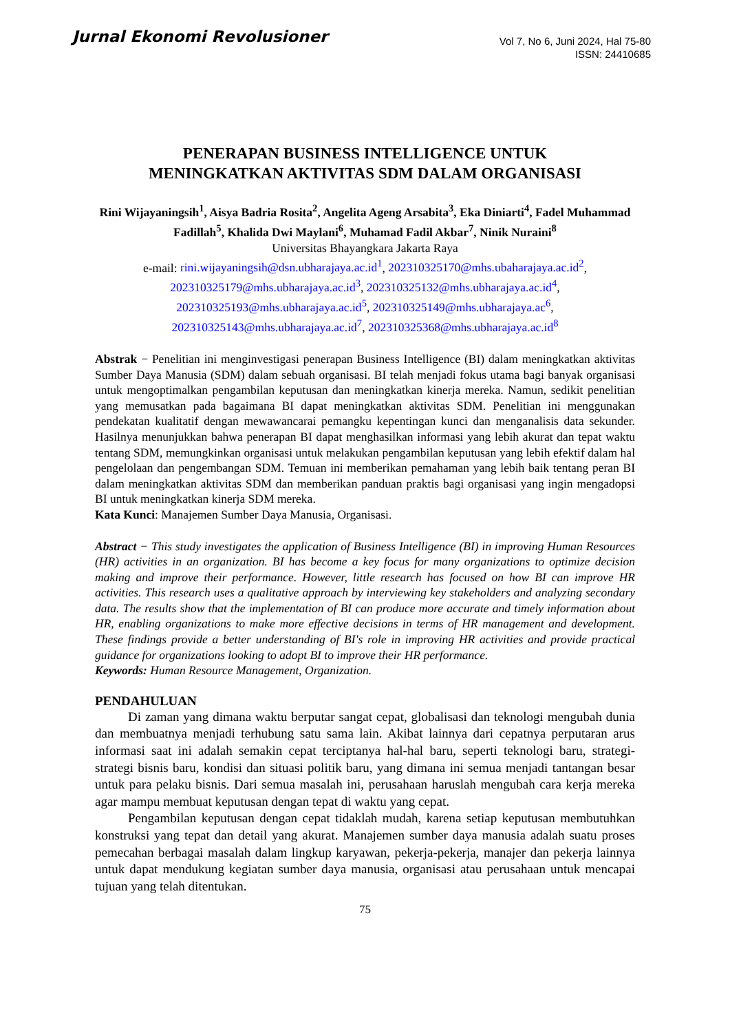Jurnal Ekonomi Revolusioner
Vol 7, No 6, Juni 2024, Hal 75-80
ISSN: 24410685
PENERAPAN BUSINESS INTELLIGENCE UNTUK
MENINGKATKAN AKTIVITAS SDM DALAM ORGANISASI
Rini Wijayaningsih<sup>1</sup>, Aisya Badria Rosita<sup>2</sup>, Angelita Ageng Arsabita<sup>3</sup>, Eka Diniarti<sup>4</sup>, Fadel Muhammad Fadillah<sup>5</sup>, Khalida Dwi Maylani<sup>6</sup>, Muhamad Fadil Akbar<sup>7</sup>, Ninik Nuraini<sup>8</sup>
Universitas Bhayangkara Jakarta Raya
e-mail: rini.wijayaningsih@dsn.ubharajaya.ac.id<sup>1</sup>, 202310325170@mhs.ubaharajaya.ac.id<sup>2</sup>,
202310325179@mhs.ubharajaya.ac.id<sup>3</sup>, 202310325132@mhs.ubharajaya.ac.id<sup>4</sup>,
202310325193@mhs.ubharajaya.ac.id<sup>5</sup>, 202310325149@mhs.ubharajaya.ac<sup>6</sup>,
202310325143@mhs.ubharajaya.ac.id<sup>7</sup>, 202310325368@mhs.ubharajaya.ac.id<sup>8</sup>
Abstrak − Penelitian ini menginvestigasi penerapan Business Intelligence (BI) dalam meningkatkan aktivitas Sumber Daya Manusia (SDM) dalam sebuah organisasi. BI telah menjadi fokus utama bagi banyak organisasi untuk mengoptimalkan pengambilan keputusan dan meningkatkan kinerja mereka. Namun, sedikit penelitian yang memusatkan pada bagaimana BI dapat meningkatkan aktivitas SDM. Penelitian ini menggunakan pendekatan kualitatif dengan mewawancarai pemangku kepentingan kunci dan menganalisis data sekunder. Hasilnya menunjukkan bahwa penerapan BI dapat menghasilkan informasi yang lebih akurat dan tepat waktu tentang SDM, memungkinkan organisasi untuk melakukan pengambilan keputusan yang lebih efektif dalam hal pengelolaan dan pengembangan SDM. Temuan ini memberikan pemahaman yang lebih baik tentang peran BI dalam meningkatkan aktivitas SDM dan memberikan panduan praktis bagi organisasi yang ingin mengadopsi BI untuk meningkatkan kinerja SDM mereka.
Kata Kunci: Manajemen Sumber Daya Manusia, Organisasi.
Abstract − This study investigates the application of Business Intelligence (BI) in improving Human Resources (HR) activities in an organization. BI has become a key focus for many organizations to optimize decision making and improve their performance. However, little research has focused on how BI can improve HR activities. This research uses a qualitative approach by interviewing key stakeholders and analyzing secondary data. The results show that the implementation of BI can produce more accurate and timely information about HR, enabling organizations to make more effective decisions in terms of HR management and development. These findings provide a better understanding of BI's role in improving HR activities and provide practical guidance for organizations looking to adopt BI to improve their HR performance.
Keywords: Human Resource Management, Organization.
PENDAHULUAN
Di zaman yang dimana waktu berputar sangat cepat, globalisasi dan teknologi mengubah dunia dan membuatnya menjadi terhubung satu sama lain. Akibat lainnya dari cepatnya perputaran arus informasi saat ini adalah semakin cepat terciptanya hal-hal baru, seperti teknologi baru, strategi-strategi bisnis baru, kondisi dan situasi politik baru, yang dimana ini semua menjadi tantangan besar untuk para pelaku bisnis. Dari semua masalah ini, perusahaan haruslah mengubah cara kerja mereka agar mampu membuat keputusan dengan tepat di waktu yang cepat.
Pengambilan keputusan dengan cepat tidaklah mudah, karena setiap keputusan membutuhkan konstruksi yang tepat dan detail yang akurat. Manajemen sumber daya manusia adalah suatu proses pemecahan berbagai masalah dalam lingkup karyawan, pekerja-pekerja, manajer dan pekerja lainnya untuk dapat mendukung kegiatan sumber daya manusia, organisasi atau perusahaan untuk mencapai tujuan yang telah ditentukan.
75